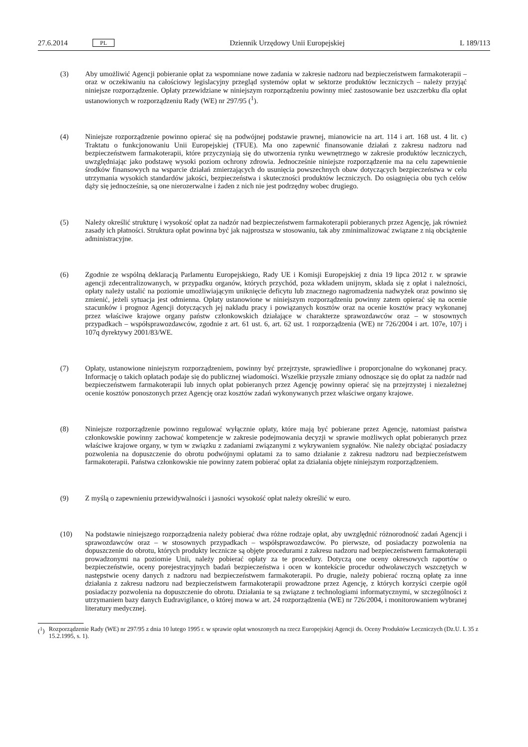27.6.2014 PL
Dziennik Urzędowy Unii Europejskiej L 189/113
(3) Aby umożliwić Agencji pobieranie opłat za wspomniane nowe zadania w zakresie nadzoru nad bezpieczeństwem farmakoterapii – oraz w oczekiwaniu na całościowy legislacyjny przegląd systemów opłat w sektorze produktów leczniczych – należy przyjąć niniejsze rozporządzenie. Opłaty przewidziane w niniejszym rozporządzeniu powinny mieć zastosowanie bez uszczerbku dla opłat ustanowionych w rozporządzeniu Rady (WE) nr 297/95 (<sup>1</sup>).
(4) Niniejsze rozporządzenie powinno opierać się na podwójnej podstawie prawnej, mianowicie na art. 114 i art. 168 ust. 4 lit. c) Traktatu o funkcjonowaniu Unii Europejskiej (TFUE). Ma ono zapewnić finansowanie działań z zakresu nadzoru nad bezpieczeństwem farmakoterapii, które przyczyniają się do utworzenia rynku wewnętrznego w zakresie produktów leczniczych, uwzględniając jako podstawę wysoki poziom ochrony zdrowia. Jednocześnie niniejsze rozporządzenie ma na celu zapewnienie środków finansowych na wsparcie działań zmierzających do usunięcia powszechnych obaw dotyczących bezpieczeństwa w celu utrzymania wysokich standardów jakości, bezpieczeństwa i skuteczności produktów leczniczych. Do osiągnięcia obu tych celów dąży się jednocześnie, są one nierozerwalne i żaden z nich nie jest podrzędny wobec drugiego.
(5) Należy określić strukturę i wysokość opłat za nadzór nad bezpieczeństwem farmakoterapii pobieranych przez Agencję, jak również zasady ich płatności. Struktura opłat powinna być jak najprostsza w stosowaniu, tak aby zminimalizować związane z nią obciążenie administracyjne.
(6) Zgodnie ze wspólną deklaracją Parlamentu Europejskiego, Rady UE i Komisji Europejskiej z dnia 19 lipca 2012 r. w sprawie agencji zdecentralizowanych, w przypadku organów, których przychód, poza wkładem unijnym, składa się z opłat i należności, opłaty należy ustalić na poziomie umożliwiającym uniknięcie deficytu lub znacznego nagromadzenia nadwyżek oraz powinno się zmienić, jeżeli sytuacja jest odmienna. Opłaty ustanowione w niniejszym rozporządzeniu powinny zatem opierać się na ocenie szacunków i prognoz Agencji dotyczących jej nakładu pracy i powiązanych kosztów oraz na ocenie kosztów pracy wykonanej przez właściwe krajowe organy państw członkowskich działające w charakterze sprawozdawców oraz – w stosownych przypadkach – współsprawozdawców, zgodnie z art. 61 ust. 6, art. 62 ust. 1 rozporządzenia (WE) nr 726/2004 i art. 107e, 107j i 107q dyrektywy 2001/83/WE.
(7) Opłaty, ustanowione niniejszym rozporządzeniem, powinny być przejrzyste, sprawiedliwe i proporcjonalne do wykonanej pracy. Informację o takich opłatach podaje się do publicznej wiadomości. Wszelkie przyszłe zmiany odnoszące się do opłat za nadzór nad bezpieczeństwem farmakoterapii lub innych opłat pobieranych przez Agencję powinny opierać się na przejrzystej i niezależnej ocenie kosztów ponoszonych przez Agencję oraz kosztów zadań wykonywanych przez właściwe organy krajowe.
(8) Niniejsze rozporządzenie powinno regulować wyłącznie opłaty, które mają być pobierane przez Agencję, natomiast państwa członkowskie powinny zachować kompetencje w zakresie podejmowania decyzji w sprawie możliwych opłat pobieranych przez właściwe krajowe organy, w tym w związku z zadaniami związanymi z wykrywaniem sygnałów. Nie należy obciążać posiadaczy pozwolenia na dopuszczenie do obrotu podwójnymi opłatami za to samo działanie z zakresu nadzoru nad bezpieczeństwem farmakoterapii. Państwa członkowskie nie powinny zatem pobierać opłat za działania objęte niniejszym rozporządzeniem.
(9) Z myślą o zapewnieniu przewidywalności i jasności wysokość opłat należy określić w euro.
(10) Na podstawie niniejszego rozporządzenia należy pobierać dwa różne rodzaje opłat, aby uwzględnić różnorodność zadań Agencji i sprawozdawców oraz – w stosownych przypadkach – współsprawozdawców. Po pierwsze, od posiadaczy pozwolenia na dopuszczenie do obrotu, których produkty lecznicze są objęte procedurami z zakresu nadzoru nad bezpieczeństwem farmakoterapii prowadzonymi na poziomie Unii, należy pobierać opłaty za te procedury. Dotyczą one oceny okresowych raportów o bezpieczeństwie, oceny porejestracyjnych badań bezpieczeństwa i ocen w kontekście procedur odwoławczych wszczętych w następstwie oceny danych z nadzoru nad bezpieczeństwem farmakoterapii. Po drugie, należy pobierać roczną opłatę za inne działania z zakresu nadzoru nad bezpieczeństwem farmakoterapii prowadzone przez Agencję, z których korzyści czerpie ogół posiadaczy pozwolenia na dopuszczenie do obrotu. Działania te są związane z technologiami informatycznymi, w szczególności z utrzymaniem bazy danych Eudravigilance, o której mowa w art. 24 rozporządzenia (WE) nr 726/2004, i monitorowaniem wybranej literatury medycznej.
(<sup>1</sup>) Rozporządzenie Rady (WE) nr 297/95 z dnia 10 lutego 1995 r. w sprawie opłat wnoszonych na rzecz Europejskiej Agencji ds. Oceny Produktów Leczniczych (Dz.U. L 35 z 15.2.1995, s. 1).